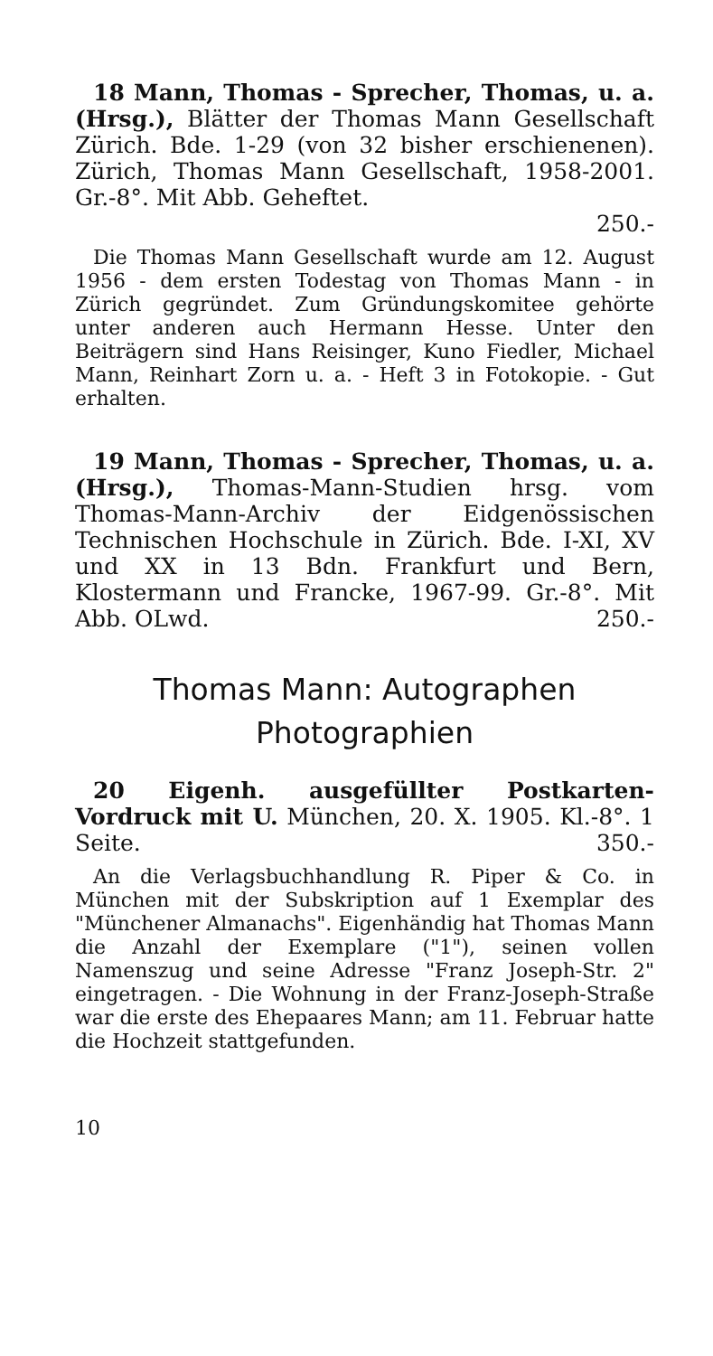18 Mann, Thomas - Sprecher, Thomas, u. a. (Hrsg.), Blätter der Thomas Mann Gesellschaft Zürich. Bde. 1-29 (von 32 bisher erschienenen). Zürich, Thomas Mann Gesellschaft, 1958-2001. Gr.-8°. Mit Abb. Geheftet.
250.-
Die Thomas Mann Gesellschaft wurde am 12. August 1956 - dem ersten Todestag von Thomas Mann - in Zürich gegründet. Zum Gründungskomitee gehörte unter anderen auch Hermann Hesse. Unter den Beiträgern sind Hans Reisinger, Kuno Fiedler, Michael Mann, Reinhart Zorn u. a. - Heft 3 in Fotokopie. - Gut erhalten.
19 Mann, Thomas - Sprecher, Thomas, u. a. (Hrsg.), Thomas-Mann-Studien hrsg. vom Thomas-Mann-Archiv der Eidgenössischen Technischen Hochschule in Zürich. Bde. I-XI, XV und XX in 13 Bdn. Frankfurt und Bern, Klostermann und Francke, 1967-99. Gr.-8°. Mit Abb. OLwd. 250.-
Thomas Mann: Autographen
Photographien
20 Eigenh. ausgefüllter Postkarten-Vordruck mit U. München, 20. X. 1905. Kl.-8°. 1 Seite. 350.-
An die Verlagsbuchhandlung R. Piper & Co. in München mit der Subskription auf 1 Exemplar des "Münchener Almanachs". Eigenhändig hat Thomas Mann die Anzahl der Exemplare ("1"), seinen vollen Namenszug und seine Adresse "Franz Joseph-Str. 2" eingetragen. - Die Wohnung in der Franz-Joseph-Straße war die erste des Ehepaares Mann; am 11. Februar hatte die Hochzeit stattgefunden.
10